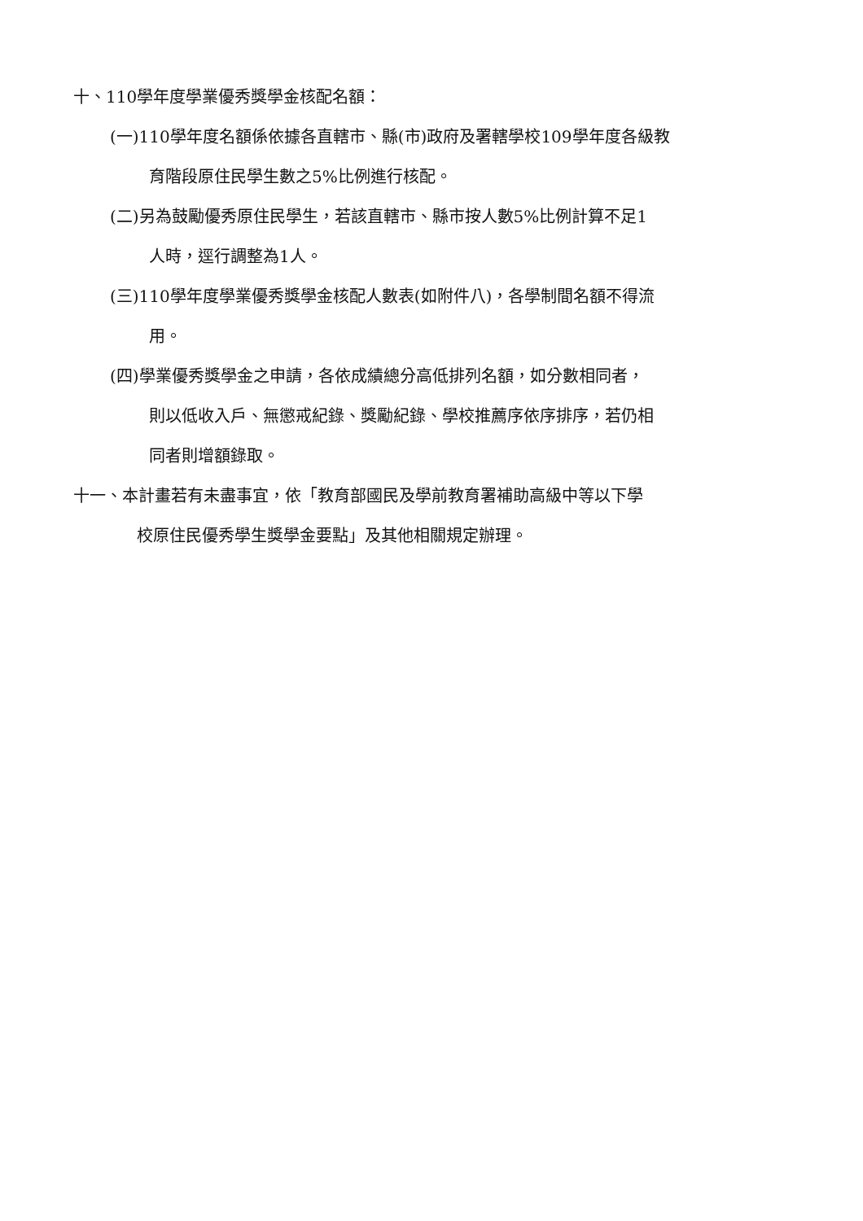十、110學年度學業優秀獎學金核配名額：
(一)110學年度名額係依據各直轄市、縣(市)政府及署轄學校109學年度各級教
育階段原住民學生數之5%比例進行核配。
(二)另為鼓勵優秀原住民學生，若該直轄市、縣市按人數5%比例計算不足1
人時，逕行調整為1人。
(三)110學年度學業優秀獎學金核配人數表(如附件八)，各學制間名額不得流
用。
(四)學業優秀獎學金之申請，各依成績總分高低排列名額，如分數相同者，
則以低收入戶、無懲戒紀錄、獎勵紀錄、學校推薦序依序排序，若仍相
同者則增額錄取。
十一、本計畫若有未盡事宜，依「教育部國民及學前教育署補助高級中等以下學
校原住民優秀學生獎學金要點」及其他相關規定辦理。